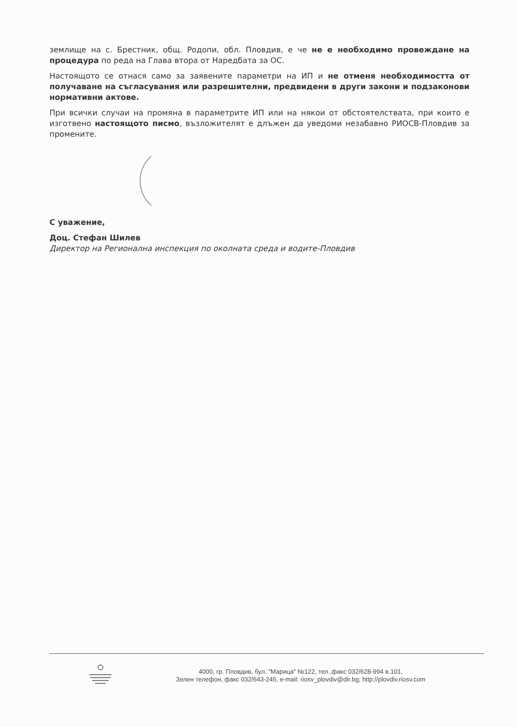землище на с. Брестник, общ. Родопи, обл. Пловдив, е че не е необходимо провеждане на процедура по реда на Глава втора от Наредбата за ОС.
Настоящото се отнася само за заявените параметри на ИП и не отменя необходимостта от получаване на съгласувания или разрешителни, предвидени в други закони и подзаконови нормативни актове.
При всички случаи на промяна в параметрите ИП или на някои от обстоятелствата, при които е изготвено настоящото писмо, възложителят е длъжен да уведоми незабавно РИОСВ-Пловдив за промените.
С уважение,
Доц. Стефан Шилев
Директор на Регионална инспекция по околната среда и водите-Пловдив
4000, гр. Пловдив, бул. "Марица" №122, тел.,факс 032/628-994 в.101,
Зелен телефон, факс 032/643-245, e-mail: riosv_plovdiv@dir.bg; http://plovdiv.riosv.com